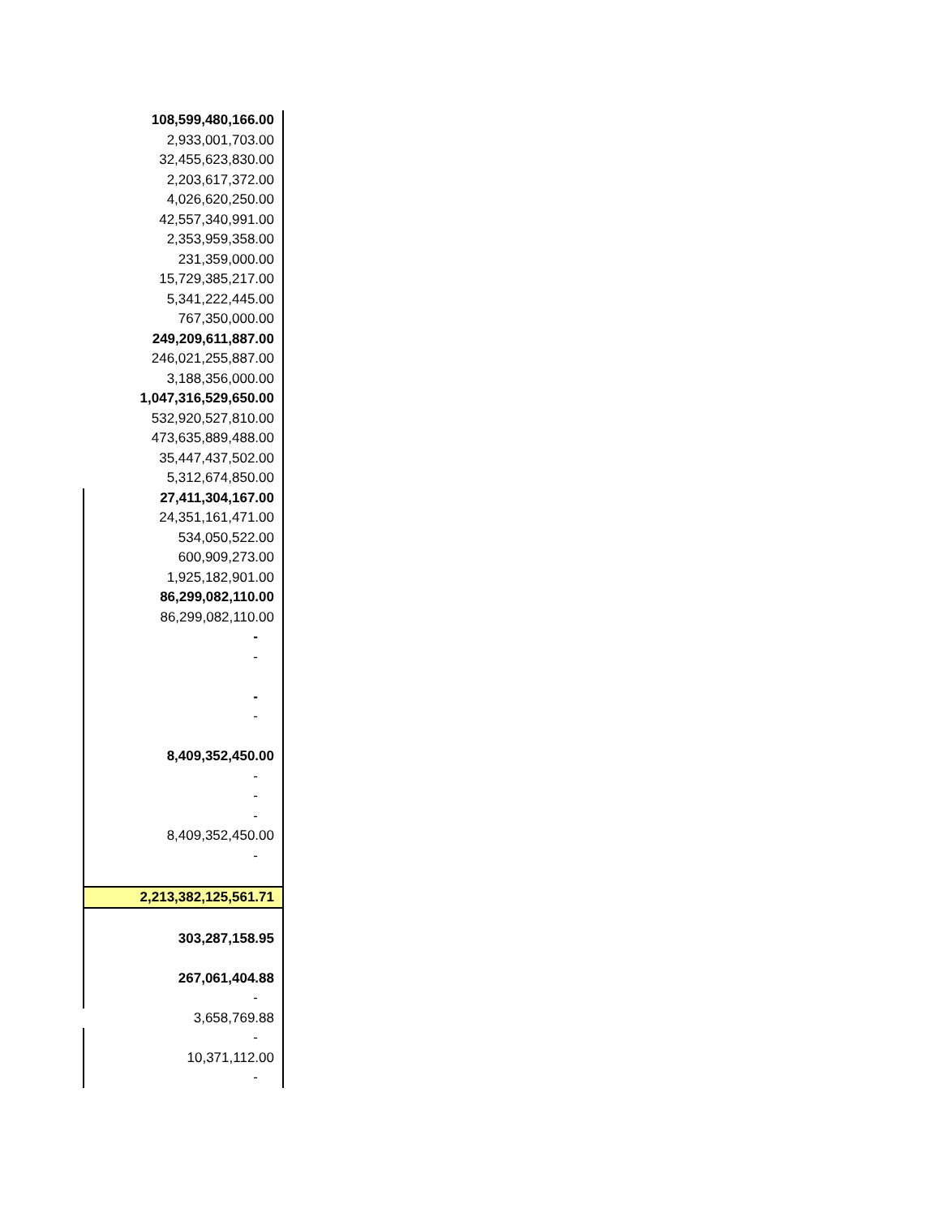| 108,599,480,166.00 |
| 2,933,001,703.00 |
| 32,455,623,830.00 |
| 2,203,617,372.00 |
| 4,026,620,250.00 |
| 42,557,340,991.00 |
| 2,353,959,358.00 |
| 231,359,000.00 |
| 15,729,385,217.00 |
| 5,341,222,445.00 |
| 767,350,000.00 |
| 249,209,611,887.00 |
| 246,021,255,887.00 |
| 3,188,356,000.00 |
| 1,047,316,529,650.00 |
| 532,920,527,810.00 |
| 473,635,889,488.00 |
| 35,447,437,502.00 |
| 5,312,674,850.00 |
| 27,411,304,167.00 |
| 24,351,161,471.00 |
| 534,050,522.00 |
| 600,909,273.00 |
| 1,925,182,901.00 |
| 86,299,082,110.00 |
| 86,299,082,110.00 |
| - |
| - |
| - |
| - |
| 8,409,352,450.00 |
| - |
| - |
| - |
| 8,409,352,450.00 |
| - |
| 2,213,382,125,561.71 |
| 303,287,158.95 |
| 267,061,404.88 |
| - |
| 3,658,769.88 |
| - |
| 10,371,112.00 |
| - |